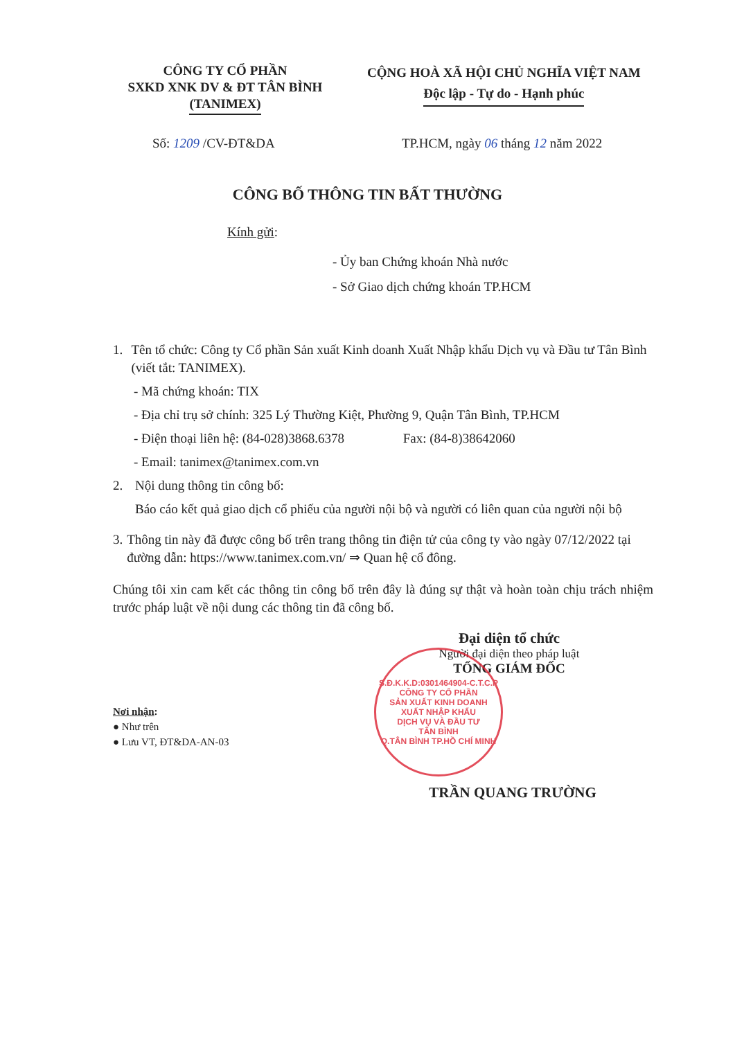CÔNG TY CỔ PHẦN
SXKD XNK DV & ĐT TÂN BÌNH
(TANIMEX)
CỘNG HOÀ XÃ HỘI CHỦ NGHĨA VIỆT NAM
Độc lập - Tự do - Hạnh phúc
Số: 1209 /CV-ĐT&DA TP.HCM, ngày 06 tháng 12 năm 2022
CÔNG BỐ THÔNG TIN BẤT THƯỜNG
Kính gửi:
- Ủy ban Chứng khoán Nhà nước
- Sở Giao dịch chứng khoán TP.HCM
1. Tên tổ chức: Công ty Cổ phần Sản xuất Kinh doanh Xuất Nhập khẩu Dịch vụ và Đầu tư Tân Bình (viết tắt: TANIMEX).
- Mã chứng khoán: TIX
- Địa chỉ trụ sở chính: 325 Lý Thường Kiệt, Phường 9, Quận Tân Bình, TP.HCM
- Điện thoại liên hệ: (84-028)3868.6378 Fax: (84-8)38642060
- Email: tanimex@tanimex.com.vn
2. Nội dung thông tin công bố:
Báo cáo kết quả giao dịch cổ phiếu của người nội bộ và người có liên quan của người nội bộ
3. Thông tin này đã được công bố trên trang thông tin điện tử của công ty vào ngày 07/12/2022 tại đường dẫn: https://www.tanimex.com.vn/ ⇒ Quan hệ cổ đông.
Chúng tôi xin cam kết các thông tin công bố trên đây là đúng sự thật và hoàn toàn chịu trách nhiệm trước pháp luật về nội dung các thông tin đã công bố.
Đại diện tổ chức
Người đại diện theo pháp luật
TỔNG GIÁM ĐỐC
Nơi nhận:
● Như trên
● Lưu VT, ĐT&DA-AN-03
TRẦN QUANG TRƯỜNG
S.Đ.K.K.D:0301464904-C.T.C.P
CÔNG TY CỔ PHẦN
SẢN XUẤT KINH DOANH
XUẤT NHẬP KHẨU
DỊCH VỤ VÀ ĐẦU TƯ
TÂN BÌNH
Q.TÂN BÌNH TP.HỒ CHÍ MINH